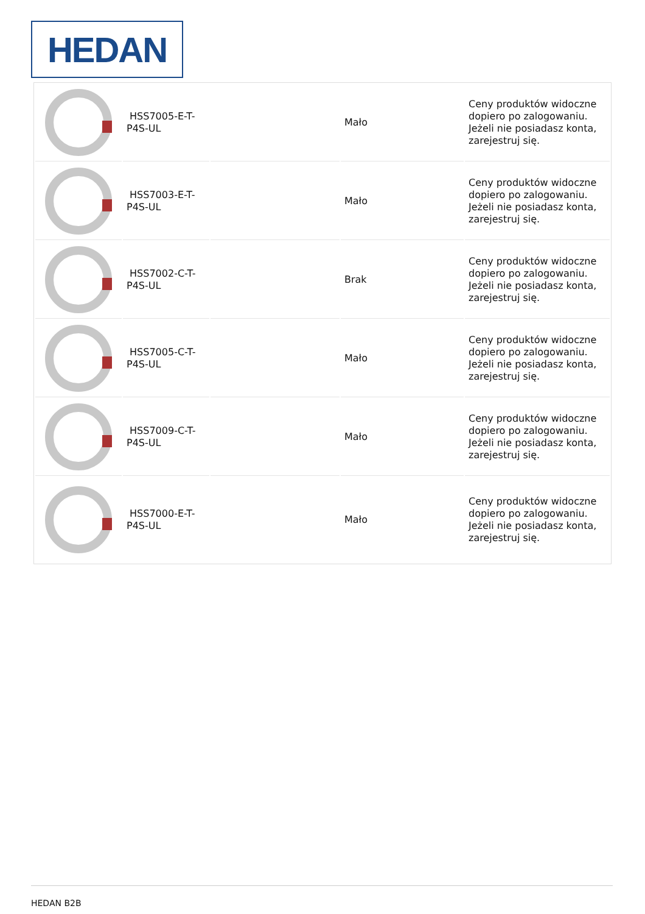HEDAN
| | HSS7005-E-T-P4S-UL | | Mało | Ceny produktów widoczne dopiero po zalogowaniu. Jeżeli nie posiadasz konta, zarejestruj się. |
| | HSS7003-E-T-P4S-UL | | Mało | Ceny produktów widoczne dopiero po zalogowaniu. Jeżeli nie posiadasz konta, zarejestruj się. |
| | HSS7002-C-T-P4S-UL | | Brak | Ceny produktów widoczne dopiero po zalogowaniu. Jeżeli nie posiadasz konta, zarejestruj się. |
| | HSS7005-C-T-P4S-UL | | Mało | Ceny produktów widoczne dopiero po zalogowaniu. Jeżeli nie posiadasz konta, zarejestruj się. |
| | HSS7009-C-T-P4S-UL | | Mało | Ceny produktów widoczne dopiero po zalogowaniu. Jeżeli nie posiadasz konta, zarejestruj się. |
| | HSS7000-E-T-P4S-UL | | Mało | Ceny produktów widoczne dopiero po zalogowaniu. Jeżeli nie posiadasz konta, zarejestruj się. |
HEDAN B2B